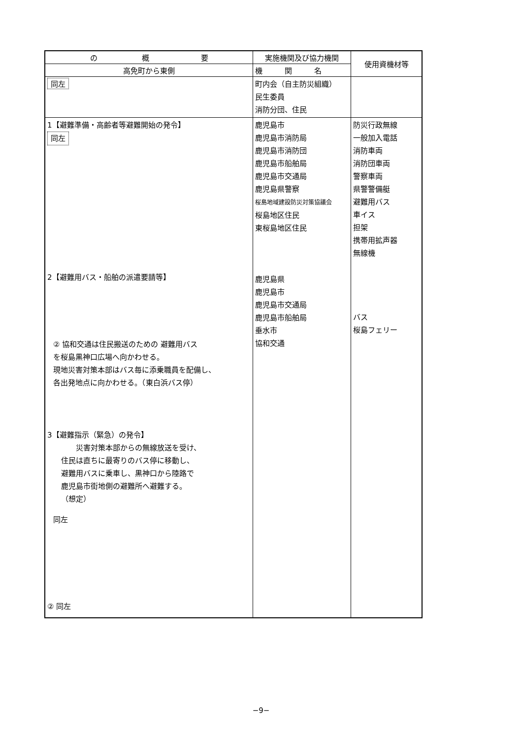| の 概 要 | 実施機関及び協力機関 | 使用資機材等 |
| --- | --- | --- |
| 高免町から東側 | 機 関 名 | |
| 同左 | 町内会（自主防災組織） 民生委員 消防分団、住民 | |
| 1【避難準備・高齢者等避難開始の発令】 同左 2【避難用バス・船舶の派遣要請等】 ② 協和交通は住民搬送のための 避難用バス を桜島黒神口広場へ向かわせる。 現地災害対策本部はバス毎に添乗職員を配備し、 各出発地点に向かわせる。（東白浜バス停） 3【避難指示（緊急）の発令】 災害対策本部からの無線放送を受け、 住民は直ちに最寄りのバス停に移動し、 避難用バスに乗車し、黒神口から陸路で 鹿児島市街地側の避難所へ避難する。 （想定） 同左 ② 同左 | 鹿児島市 鹿児島市消防局 鹿児島市消防団 鹿児島市船舶局 鹿児島市交通局 鹿児島県警察 桜島地域建設防災対策協議会 桜島地区住民 東桜島地区住民 鹿児島県 鹿児島市 鹿児島市交通局 鹿児島市船舶局 垂水市 協和交通 | 防災行政無線 一般加入電話 消防車両 消防団車両 警察車両 県警警備艇 避難用バス 車イス 担架 携帯用拡声器 無線機 バス 桜島フェリー |
−9−